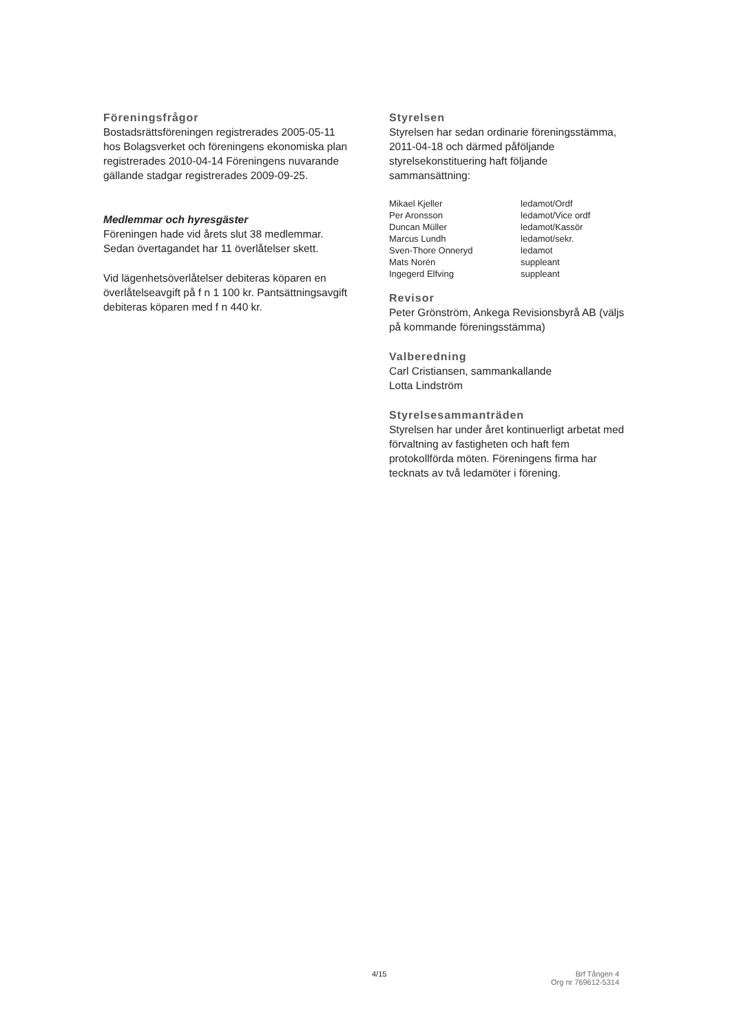Föreningsfrågor
Bostadsrättsföreningen registrerades 2005-05-11 hos Bolagsverket och föreningens ekonomiska plan registrerades 2010-04-14 Föreningens nuvarande gällande stadgar registrerades 2009-09-25.
Medlemmar och hyresgäster
Föreningen hade vid årets slut 38 medlemmar. Sedan övertagandet har 11 överlåtelser skett.
Vid lägenhetsöverlåtelser debiteras köparen en överlåtelseavgift på f n 1 100 kr. Pantsättningsavgift debiteras köparen med f n 440 kr.
Styrelsen
Styrelsen har sedan ordinarie föreningsstämma, 2011-04-18 och därmed påföljande styrelsekonstituering haft följande sammansättning:
| Mikael Kjeller | ledamot/Ordf |
| Per Aronsson | ledamot/Vice ordf |
| Duncan Müller | ledamot/Kassör |
| Marcus Lundh | ledamot/sekr. |
| Sven-Thore Onneryd | ledamot |
| Mats Norén | suppleant |
| Ingegerd Elfving | suppleant |
Revisor
Peter Grönström, Ankega Revisionsbyrå AB (väljs på kommande föreningsstämma)
Valberedning
Carl Cristiansen, sammankallande
Lotta Lindström
Styrelsesammanträden
Styrelsen har under året kontinuerligt arbetat med förvaltning av fastigheten och haft fem protokollförda möten. Föreningens firma har tecknats av två ledamöter i förening.
4/15 Brf Tången 4
Org nr 769612-5314